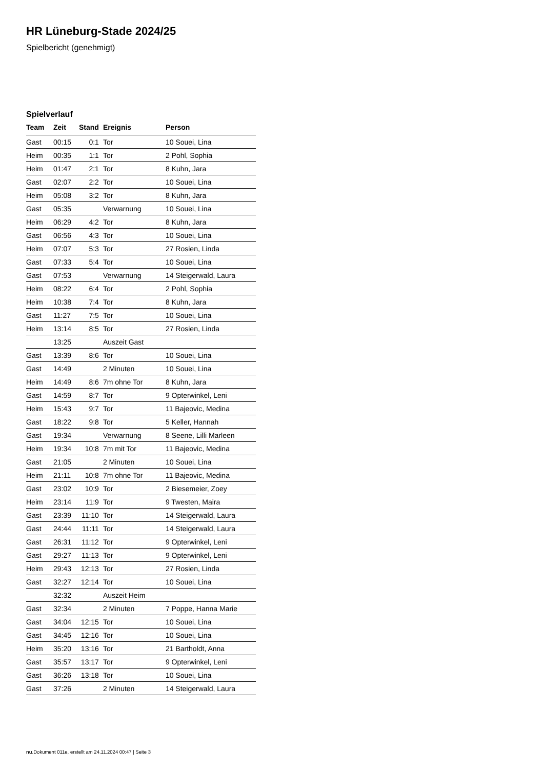HR Lüneburg-Stade 2024/25
Spielbericht (genehmigt)
Spielverlauf
| Team | Zeit | Stand | Ereignis | Person |
| --- | --- | --- | --- | --- |
| Gast | 00:15 | 0:1 | Tor | 10 Souei, Lina |
| Heim | 00:35 | 1:1 | Tor | 2 Pohl, Sophia |
| Heim | 01:47 | 2:1 | Tor | 8 Kuhn, Jara |
| Gast | 02:07 | 2:2 | Tor | 10 Souei, Lina |
| Heim | 05:08 | 3:2 | Tor | 8 Kuhn, Jara |
| Gast | 05:35 | | Verwarnung | 10 Souei, Lina |
| Heim | 06:29 | 4:2 | Tor | 8 Kuhn, Jara |
| Gast | 06:56 | 4:3 | Tor | 10 Souei, Lina |
| Heim | 07:07 | 5:3 | Tor | 27 Rosien, Linda |
| Gast | 07:33 | 5:4 | Tor | 10 Souei, Lina |
| Gast | 07:53 | | Verwarnung | 14 Steigerwald, Laura |
| Heim | 08:22 | 6:4 | Tor | 2 Pohl, Sophia |
| Heim | 10:38 | 7:4 | Tor | 8 Kuhn, Jara |
| Gast | 11:27 | 7:5 | Tor | 10 Souei, Lina |
| Heim | 13:14 | 8:5 | Tor | 27 Rosien, Linda |
| | 13:25 | | Auszeit Gast | |
| Gast | 13:39 | 8:6 | Tor | 10 Souei, Lina |
| Gast | 14:49 | | 2 Minuten | 10 Souei, Lina |
| Heim | 14:49 | 8:6 | 7m ohne Tor | 8 Kuhn, Jara |
| Gast | 14:59 | 8:7 | Tor | 9 Opterwinkel, Leni |
| Heim | 15:43 | 9:7 | Tor | 11 Bajeovic, Medina |
| Gast | 18:22 | 9:8 | Tor | 5 Keller, Hannah |
| Gast | 19:34 | | Verwarnung | 8 Seene, Lilli Marleen |
| Heim | 19:34 | 10:8 | 7m mit Tor | 11 Bajeovic, Medina |
| Gast | 21:05 | | 2 Minuten | 10 Souei, Lina |
| Heim | 21:11 | 10:8 | 7m ohne Tor | 11 Bajeovic, Medina |
| Gast | 23:02 | 10:9 | Tor | 2 Biesemeier, Zoey |
| Heim | 23:14 | 11:9 | Tor | 9 Twesten, Maira |
| Gast | 23:39 | 11:10 | Tor | 14 Steigerwald, Laura |
| Gast | 24:44 | 11:11 | Tor | 14 Steigerwald, Laura |
| Gast | 26:31 | 11:12 | Tor | 9 Opterwinkel, Leni |
| Gast | 29:27 | 11:13 | Tor | 9 Opterwinkel, Leni |
| Heim | 29:43 | 12:13 | Tor | 27 Rosien, Linda |
| Gast | 32:27 | 12:14 | Tor | 10 Souei, Lina |
| | 32:32 | | Auszeit Heim | |
| Gast | 32:34 | | 2 Minuten | 7 Poppe, Hanna Marie |
| Gast | 34:04 | 12:15 | Tor | 10 Souei, Lina |
| Gast | 34:45 | 12:16 | Tor | 10 Souei, Lina |
| Heim | 35:20 | 13:16 | Tor | 21 Bartholdt, Anna |
| Gast | 35:57 | 13:17 | Tor | 9 Opterwinkel, Leni |
| Gast | 36:26 | 13:18 | Tor | 10 Souei, Lina |
| Gast | 37:26 | | 2 Minuten | 14 Steigerwald, Laura |
nu.Dokument 011e, erstellt am 24.11.2024 00:47 | Seite 3